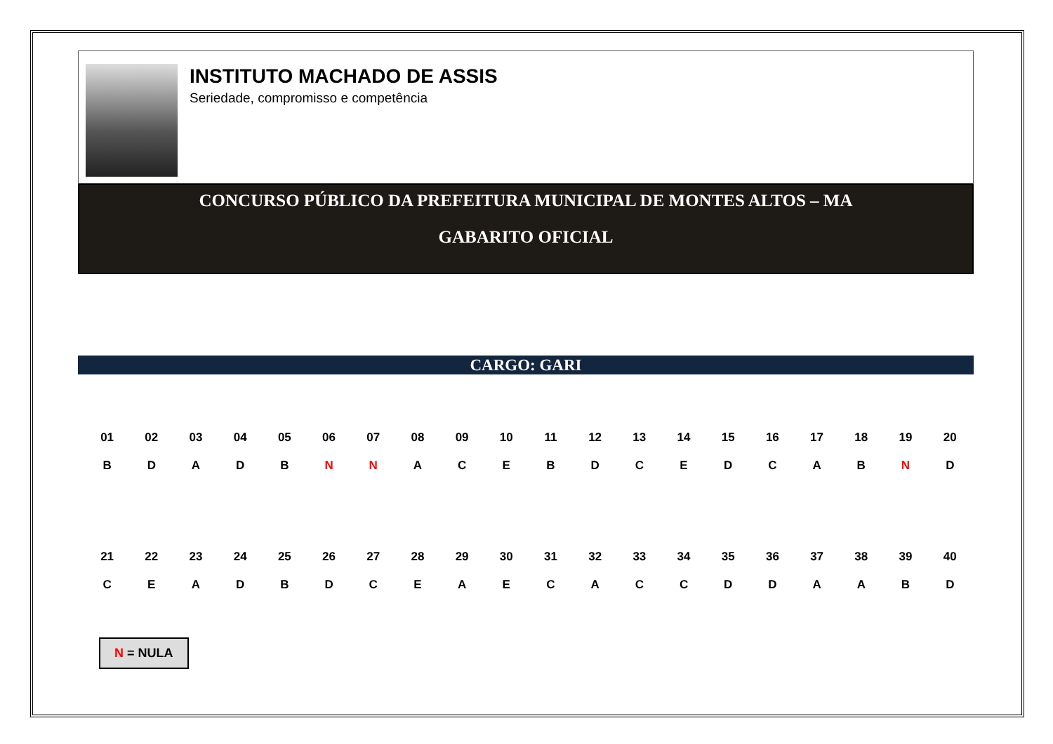INSTITUTO MACHADO DE ASSIS
Seriedade, compromisso e competência
CONCURSO PÚBLICO DA PREFEITURA MUNICIPAL DE MONTES ALTOS – MA
GABARITO OFICIAL
CARGO: GARI
| 01 | 02 | 03 | 04 | 05 | 06 | 07 | 08 | 09 | 10 | 11 | 12 | 13 | 14 | 15 | 16 | 17 | 18 | 19 | 20 |
| B | D | A | D | B | N | N | A | C | E | B | D | C | E | D | C | A | B | N | D |
| 21 | 22 | 23 | 24 | 25 | 26 | 27 | 28 | 29 | 30 | 31 | 32 | 33 | 34 | 35 | 36 | 37 | 38 | 39 | 40 |
| C | E | A | D | B | D | C | E | A | E | C | A | C | C | D | D | A | A | B | D |
N = NULA